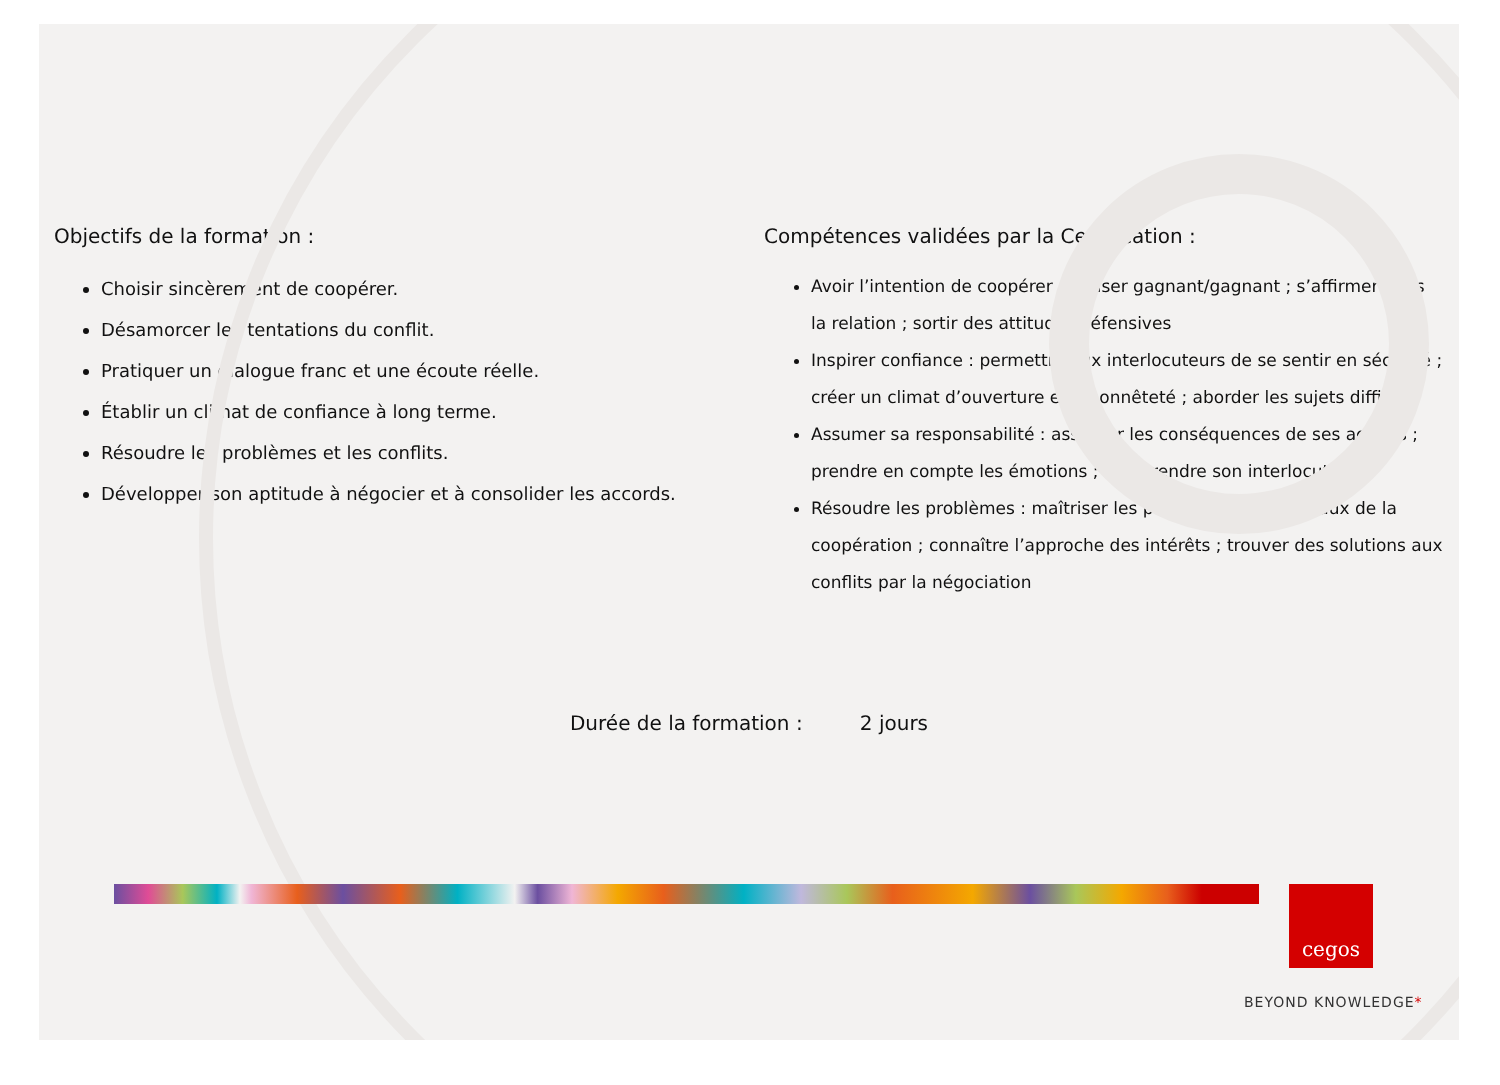Objectifs de la formation :
Choisir sincèrement de coopérer.
Désamorcer les tentations du conflit.
Pratiquer un dialogue franc et une écoute réelle.
Établir un climat de confiance à long terme.
Résoudre les problèmes et les conflits.
Développer son aptitude à négocier et à consolider les accords.
Compétences validées par la Certification :
Avoir l’intention de coopérer : penser gagnant/gagnant ; s’affirmer dans la relation ; sortir des attitudes défensives
Inspirer confiance : permettre aux interlocuteurs de se sentir en sécurité ; créer un climat d’ouverture et d’honnêteté ; aborder les sujets difficiles
Assumer sa responsabilité : assumer les conséquences de ses actions ; prendre en compte les émotions ; comprendre son interlocuteur
Résoudre les problèmes : maîtriser les principes fondamentaux de la coopération ; connaître l’approche des intérêts ; trouver des solutions aux conflits par la négociation
Durée de la formation : 2 jours
cegos
BEYOND KNOWLEDGE*